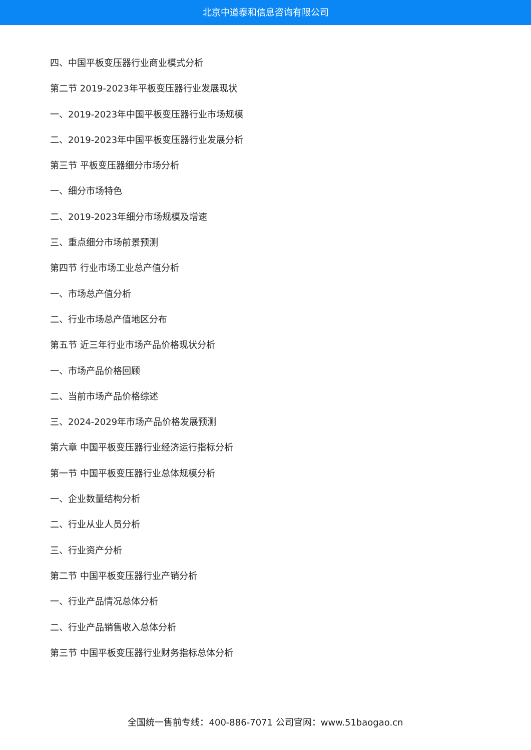北京中道泰和信息咨询有限公司
四、中国平板变压器行业商业模式分析
第二节 2019-2023年平板变压器行业发展现状
一、2019-2023年中国平板变压器行业市场规模
二、2019-2023年中国平板变压器行业发展分析
第三节 平板变压器细分市场分析
一、细分市场特色
二、2019-2023年细分市场规模及增速
三、重点细分市场前景预测
第四节 行业市场工业总产值分析
一、市场总产值分析
二、行业市场总产值地区分布
第五节 近三年行业市场产品价格现状分析
一、市场产品价格回顾
二、当前市场产品价格综述
三、2024-2029年市场产品价格发展预测
第六章 中国平板变压器行业经济运行指标分析
第一节 中国平板变压器行业总体规模分析
一、企业数量结构分析
二、行业从业人员分析
三、行业资产分析
第二节 中国平板变压器行业产销分析
一、行业产品情况总体分析
二、行业产品销售收入总体分析
第三节 中国平板变压器行业财务指标总体分析
全国统一售前专线：400-886-7071 公司官网：www.51baogao.cn